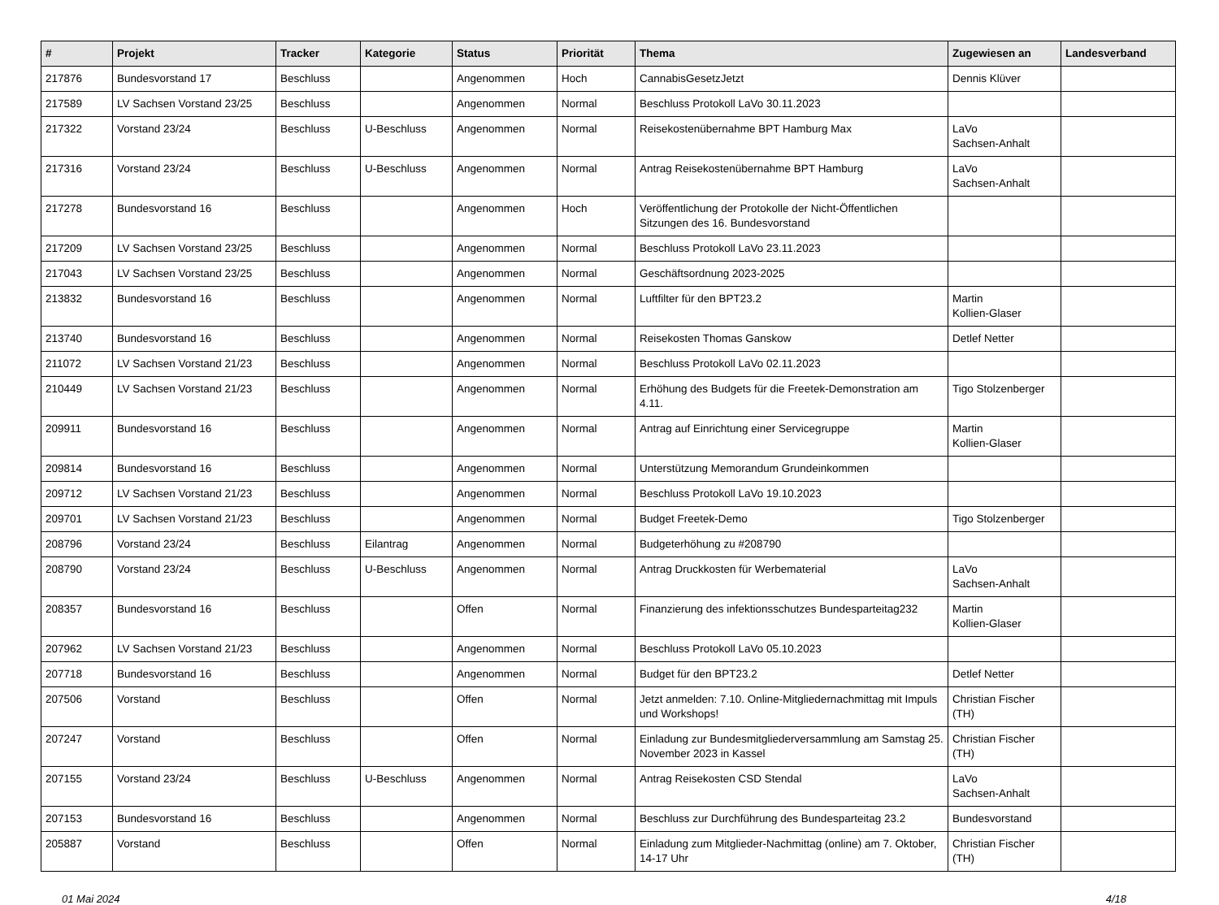| # | Projekt | Tracker | Kategorie | Status | Priorität | Thema | Zugewiesen an | Landesverband |
| --- | --- | --- | --- | --- | --- | --- | --- | --- |
| 217876 | Bundesvorstand 17 | Beschluss | | Angenommen | Hoch | CannabisGesetzJetzt | Dennis Klüver | |
| 217589 | LV Sachsen Vorstand 23/25 | Beschluss | | Angenommen | Normal | Beschluss Protokoll LaVo 30.11.2023 | | |
| 217322 | Vorstand 23/24 | Beschluss | U-Beschluss | Angenommen | Normal | Reisekostenübernahme BPT Hamburg Max | LaVo Sachsen-Anhalt | |
| 217316 | Vorstand 23/24 | Beschluss | U-Beschluss | Angenommen | Normal | Antrag Reisekostenübernahme BPT Hamburg | LaVo Sachsen-Anhalt | |
| 217278 | Bundesvorstand 16 | Beschluss | | Angenommen | Hoch | Veröffentlichung der Protokolle der Nicht-Öffentlichen Sitzungen des 16. Bundesvorstand | | |
| 217209 | LV Sachsen Vorstand 23/25 | Beschluss | | Angenommen | Normal | Beschluss Protokoll LaVo 23.11.2023 | | |
| 217043 | LV Sachsen Vorstand 23/25 | Beschluss | | Angenommen | Normal | Geschäftsordnung 2023-2025 | | |
| 213832 | Bundesvorstand 16 | Beschluss | | Angenommen | Normal | Luftfilter für den BPT23.2 | Martin Kollien-Glaser | |
| 213740 | Bundesvorstand 16 | Beschluss | | Angenommen | Normal | Reisekosten Thomas Ganskow | Detlef Netter | |
| 211072 | LV Sachsen Vorstand 21/23 | Beschluss | | Angenommen | Normal | Beschluss Protokoll LaVo 02.11.2023 | | |
| 210449 | LV Sachsen Vorstand 21/23 | Beschluss | | Angenommen | Normal | Erhöhung des Budgets für die Freetek-Demonstration am 4.11. | Tigo Stolzenberger | |
| 209911 | Bundesvorstand 16 | Beschluss | | Angenommen | Normal | Antrag auf Einrichtung einer Servicegruppe | Martin Kollien-Glaser | |
| 209814 | Bundesvorstand 16 | Beschluss | | Angenommen | Normal | Unterstützung Memorandum Grundeinkommen | | |
| 209712 | LV Sachsen Vorstand 21/23 | Beschluss | | Angenommen | Normal | Beschluss Protokoll LaVo 19.10.2023 | | |
| 209701 | LV Sachsen Vorstand 21/23 | Beschluss | | Angenommen | Normal | Budget Freetek-Demo | Tigo Stolzenberger | |
| 208796 | Vorstand 23/24 | Beschluss | Eilantrag | Angenommen | Normal | Budgeterhöhung zu #208790 | | |
| 208790 | Vorstand 23/24 | Beschluss | U-Beschluss | Angenommen | Normal | Antrag Druckkosten für Werbematerial | LaVo Sachsen-Anhalt | |
| 208357 | Bundesvorstand 16 | Beschluss | | Offen | Normal | Finanzierung des infektionsschutzes Bundesparteitag232 | Martin Kollien-Glaser | |
| 207962 | LV Sachsen Vorstand 21/23 | Beschluss | | Angenommen | Normal | Beschluss Protokoll LaVo 05.10.2023 | | |
| 207718 | Bundesvorstand 16 | Beschluss | | Angenommen | Normal | Budget für den BPT23.2 | Detlef Netter | |
| 207506 | Vorstand | Beschluss | | Offen | Normal | Jetzt anmelden: 7.10. Online-Mitgliedernachmittag mit Impuls und Workshops! | Christian Fischer (TH) | |
| 207247 | Vorstand | Beschluss | | Offen | Normal | Einladung zur Bundesmitgliederversammlung am Samstag 25. November 2023 in Kassel | Christian Fischer (TH) | |
| 207155 | Vorstand 23/24 | Beschluss | U-Beschluss | Angenommen | Normal | Antrag Reisekosten CSD Stendal | LaVo Sachsen-Anhalt | |
| 207153 | Bundesvorstand 16 | Beschluss | | Angenommen | Normal | Beschluss zur Durchführung des Bundesparteitag 23.2 | Bundesvorstand | |
| 205887 | Vorstand | Beschluss | | Offen | Normal | Einladung zum Mitglieder-Nachmittag (online) am 7. Oktober, 14-17 Uhr | Christian Fischer (TH) | |
01 Mai 2024 4/18